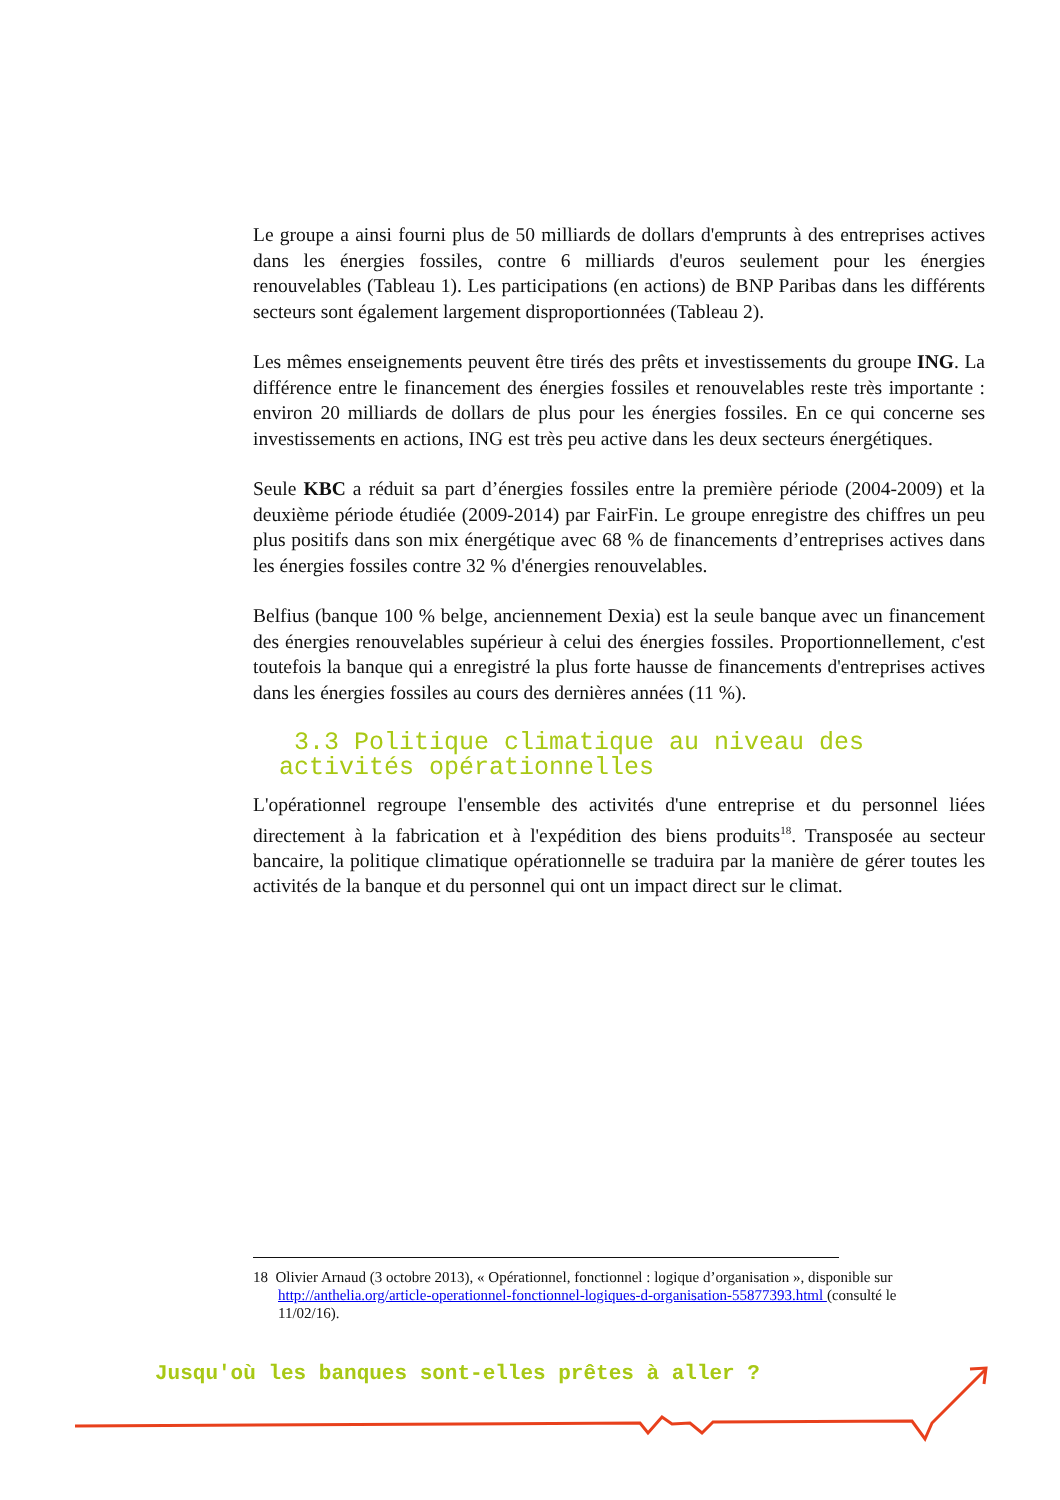Le groupe a ainsi fourni plus de 50 milliards de dollars d'emprunts à des entreprises actives dans les énergies fossiles, contre 6 milliards d'euros seulement pour les énergies renouvelables (Tableau 1). Les participations (en actions) de BNP Paribas dans les différents secteurs sont également largement disproportionnées (Tableau 2).
Les mêmes enseignements peuvent être tirés des prêts et investissements du groupe ING. La différence entre le financement des énergies fossiles et renouvelables reste très importante : environ 20 milliards de dollars de plus pour les énergies fossiles. En ce qui concerne ses investissements en actions, ING est très peu active dans les deux secteurs énergétiques.
Seule KBC a réduit sa part d’énergies fossiles entre la première période (2004-2009) et la deuxième période étudiée (2009-2014) par FairFin. Le groupe enregistre des chiffres un peu plus positifs dans son mix énergétique avec 68 % de financements d’entreprises actives dans les énergies fossiles contre 32 % d'énergies renouvelables.
Belfius (banque 100 % belge, anciennement Dexia) est la seule banque avec un financement des énergies renouvelables supérieur à celui des énergies fossiles. Proportionnellement, c'est toutefois la banque qui a enregistré la plus forte hausse de financements d'entreprises actives dans les énergies fossiles au cours des dernières années (11 %).
3.3 Politique climatique au niveau des
activités opérationnelles
L'opérationnel regroupe l'ensemble des activités d'une entreprise et du personnel liées directement à la fabrication et à l'expédition des biens produits<sup>18</sup>. Transposée au secteur bancaire, la politique climatique opérationnelle se traduira par la manière de gérer toutes les activités de la banque et du personnel qui ont un impact direct sur le climat.
18 Olivier Arnaud (3 octobre 2013), « Opérationnel, fonctionnel : logique d’organisation », disponible sur
http://anthelia.org/article-operationnel-fonctionnel-logiques-d-organisation-55877393.html (consulté le
11/02/16).
Jusqu'où les banques sont-elles prêtes à aller ?